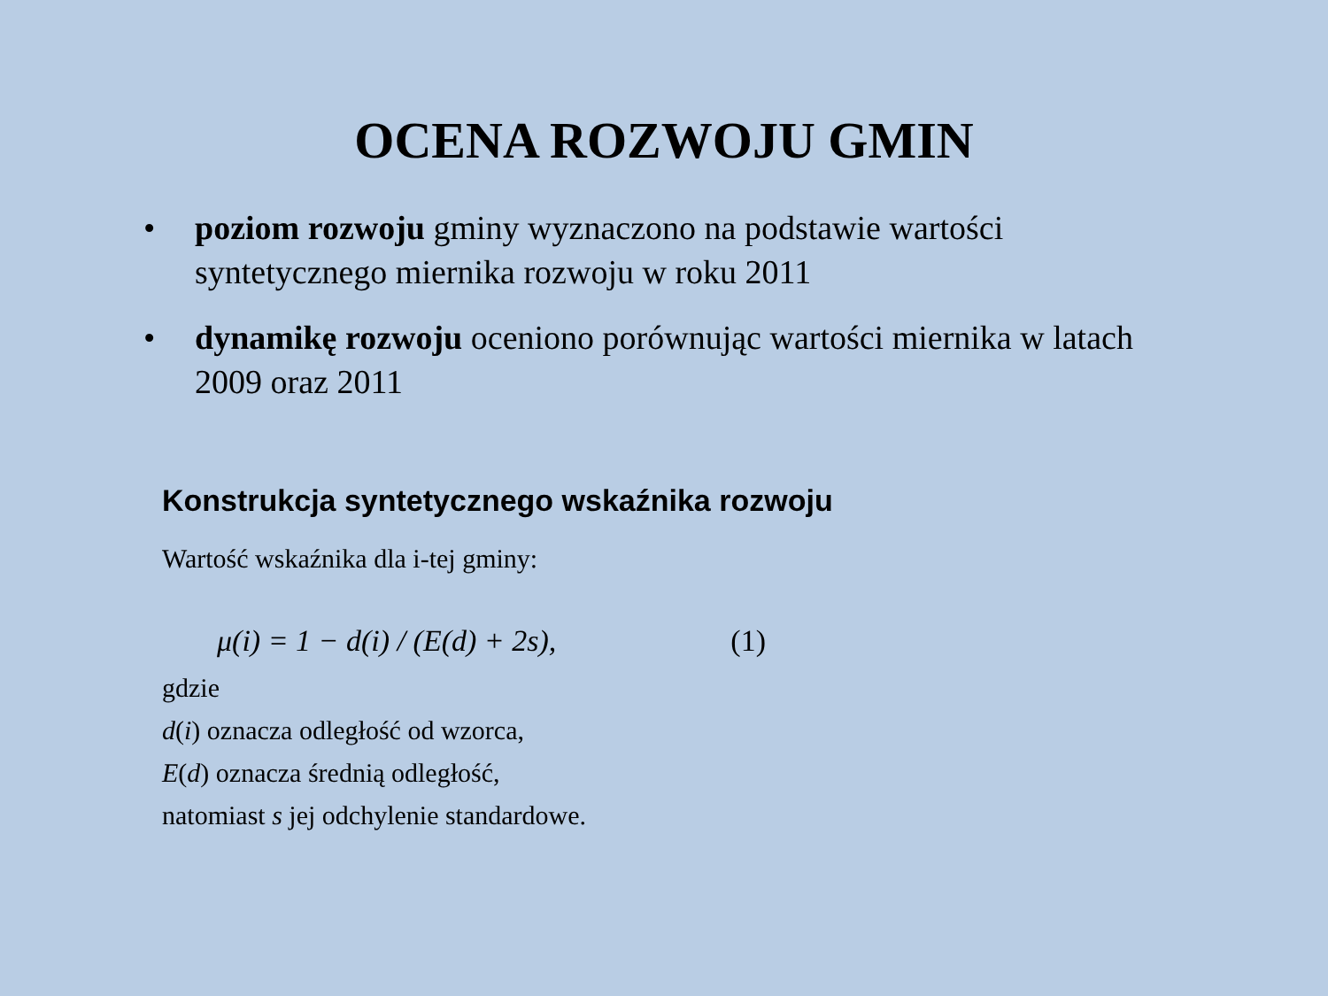OCENA ROZWOJU GMIN
• poziom rozwoju gminy wyznaczono na podstawie wartości syntetycznego miernika rozwoju w roku 2011
• dynamikę rozwoju oceniono porównując wartości miernika w latach 2009 oraz 2011
Konstrukcja syntetycznego wskaźnika rozwoju
Wartość wskaźnika dla i-tej gminy:
μ(i) = 1 − d(i) / (E(d) + 2s), (1)
gdzie
d(i) oznacza odległość od wzorca,
E(d) oznacza średnią odległość,
natomiast s jej odchylenie standardowe.